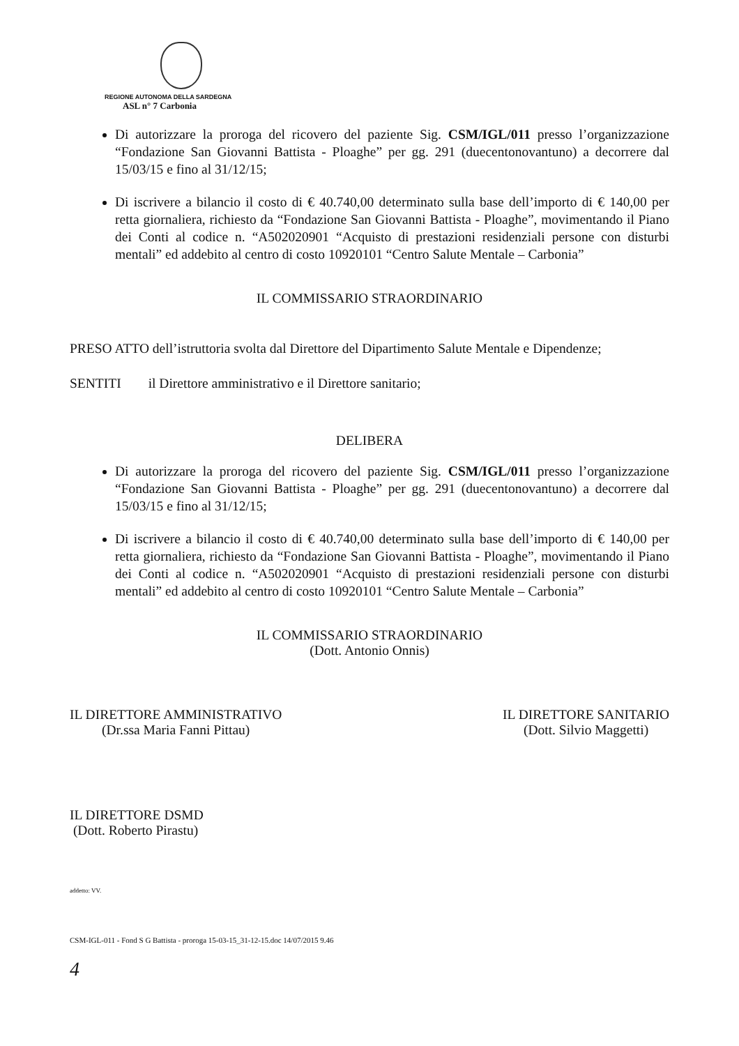REGIONE AUTONOMA DELLA SARDEGNA
ASL n° 7 Carbonia
Di autorizzare la proroga del ricovero del paziente Sig. CSM/IGL/011 presso l’organizzazione “Fondazione San Giovanni Battista - Ploaghe” per gg. 291 (duecentonovantuno) a decorrere dal 15/03/15 e fino al 31/12/15;
Di iscrivere a bilancio il costo di € 40.740,00 determinato sulla base dell’importo di € 140,00 per retta giornaliera, richiesto da “Fondazione San Giovanni Battista - Ploaghe”, movimentando il Piano dei Conti al codice n. “A502020901 “Acquisto di prestazioni residenziali persone con disturbi mentali” ed addebito al centro di costo 10920101 “Centro Salute Mentale – Carbonia”
IL COMMISSARIO STRAORDINARIO
PRESO ATTO dell’istruttoria svolta dal Direttore del Dipartimento Salute Mentale e Dipendenze;
SENTITI il Direttore amministrativo e il Direttore sanitario;
DELIBERA
Di autorizzare la proroga del ricovero del paziente Sig. CSM/IGL/011 presso l’organizzazione “Fondazione San Giovanni Battista - Ploaghe” per gg. 291 (duecentonovantuno) a decorrere dal 15/03/15 e fino al 31/12/15;
Di iscrivere a bilancio il costo di € 40.740,00 determinato sulla base dell’importo di € 140,00 per retta giornaliera, richiesto da “Fondazione San Giovanni Battista - Ploaghe”, movimentando il Piano dei Conti al codice n. “A502020901 “Acquisto di prestazioni residenziali persone con disturbi mentali” ed addebito al centro di costo 10920101 “Centro Salute Mentale – Carbonia”
IL COMMISSARIO STRAORDINARIO
(Dott. Antonio Onnis)
IL DIRETTORE AMMINISTRATIVO
(Dr.ssa Maria Fanni Pittau)
IL DIRETTORE SANITARIO
(Dott. Silvio Maggetti)
IL DIRETTORE DSMD
(Dott. Roberto Pirastu)
addetto: VV.
CSM-IGL-011 - Fond S G Battista - proroga 15-03-15_31-12-15.doc 14/07/2015 9.46
4